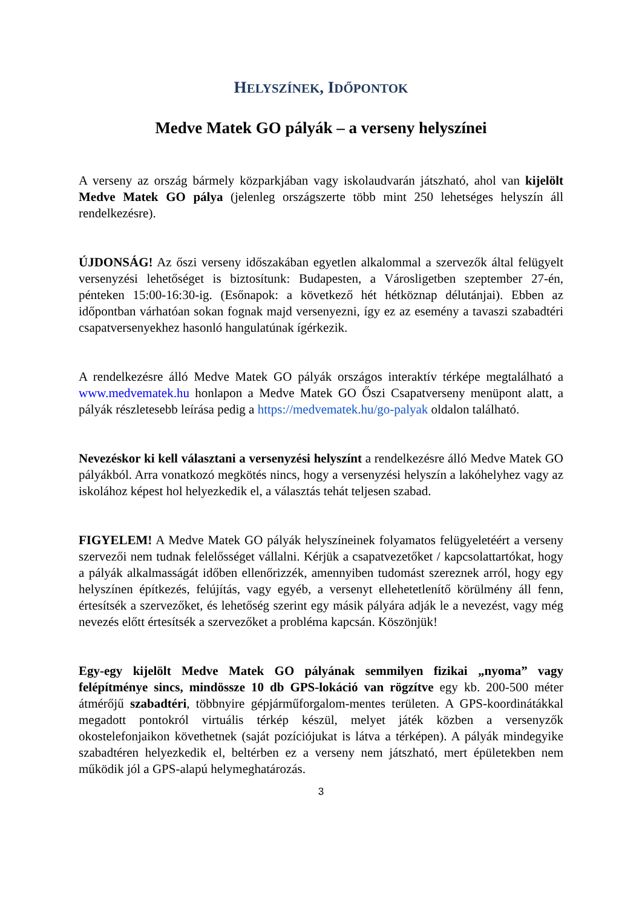HELYSZÍNEK, IDŐPONTOK
Medve Matek GO pályák – a verseny helyszínei
A verseny az ország bármely közparkjában vagy iskolaudvarán játszható, ahol van kijelölt Medve Matek GO pálya (jelenleg országszerte több mint 250 lehetséges helyszín áll rendelkezésre).
ÚJDONSÁG! Az őszi verseny időszakában egyetlen alkalommal a szervezők által felügyelt versenyzési lehetőséget is biztosítunk: Budapesten, a Városligetben szeptember 27-én, pénteken 15:00-16:30-ig. (Esőnapok: a következő hét hétköznap délutánjai). Ebben az időpontban várhatóan sokan fognak majd versenyezni, így ez az esemény a tavaszi szabadtéri csapatversenyekhez hasonló hangulatúnak ígérkezik.
A rendelkezésre álló Medve Matek GO pályák országos interaktív térképe megtalálható a www.medvematek.hu honlapon a Medve Matek GO Őszi Csapatverseny menüpont alatt, a pályák részletesebb leírása pedig a https://medvematek.hu/go-palyak oldalon található.
Nevezéskor ki kell választani a versenyzési helyszínt a rendelkezésre álló Medve Matek GO pályákból. Arra vonatkozó megkötés nincs, hogy a versenyzési helyszín a lakóhelyhez vagy az iskolához képest hol helyezkedik el, a választás tehát teljesen szabad.
FIGYELEM! A Medve Matek GO pályák helyszíneinek folyamatos felügyeletéért a verseny szervezői nem tudnak felelősséget vállalni. Kérjük a csapatvezetőket / kapcsolattartókat, hogy a pályák alkalmasságát időben ellenőrizzék, amennyiben tudomást szereznek arról, hogy egy helyszínen építkezés, felújítás, vagy egyéb, a versenyt ellehetetlenítő körülmény áll fenn, értesítsék a szervezőket, és lehetőség szerint egy másik pályára adják le a nevezést, vagy még nevezés előtt értesítsék a szervezőket a probléma kapcsán. Köszönjük!
Egy-egy kijelölt Medve Matek GO pályának semmilyen fizikai „nyoma” vagy felépítménye sincs, mindössze 10 db GPS-lokáció van rögzítve egy kb. 200-500 méter átmérőjű szabadtéri, többnyire gépjárműforgalom-mentes területen. A GPS-koordinátákkal megadott pontokról virtuális térkép készül, melyet játék közben a versenyzők okostelefonjaikon követhetnek (saját pozíciójukat is látva a térképen). A pályák mindegyike szabadtéren helyezkedik el, beltérben ez a verseny nem játszható, mert épületekben nem működik jól a GPS-alapú helymeghatározás.
3